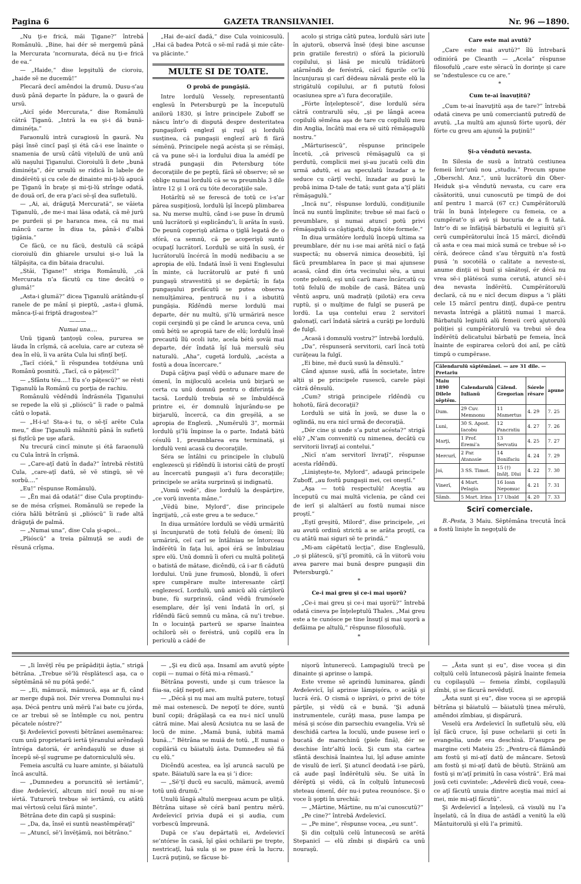Pagina 6 GAZETA TRANSILVANIEI. Nr. 96 —1890.
„Nu ţi-e frică, măi Ţigane?“ întrebă Românulŭ. „Bine, hai dér sĕ mergemŭ până la Mercurata ’ncornurata, décă nu ţi-e frică de ea.“
— „Haide,“ dise lepşitulŭ de cioroiu, „haide sĕ ne ducemŭ!“
Plecară decĭ amêndoi la drumŭ. Dusu-s’au dusŭ până departe în pădure, la o gaură de ursŭ.
„Aicĭ şéde Mercurata,“ dise Românulŭ cătră Ţiganŭ. „Intră la ea şi-i dă bună-diminéţa.“
Faraonulŭ intră curagiosŭ în gaură. Nu păşi însĕ cincĭ paşĭ şi étă că-i ese înainte o snamenia de ursŭ câtŭ viţelulŭ de unŭ anŭ alŭ naşului Ţiganului. Cioroiulŭ îi dete „bună diminéţa“, dér ursulŭ se ridică în labele de dindĕrĕtŭ şi cu cele de dinainte mi-ţi-lŭ apucă pe Ţiganŭ în braţe şi mi-ţi-lŭ strînge odată, de două orĭ, de era p’aci sĕ-şĭ dea sufletulŭ.
— „Ai, ai, drăguţă Mercurată“, se văieta Ţiganulŭ, „de me-i mai lăsa odată, că mĕ jurŭ pe purdeii şi pe haranca mea, că nu mai mâncŭ carne în diua ta, până-i d’albă ţigănia.“
Ce făcŭ, ce nu făcŭ, destulŭ că scăpă cioroiulŭ din ghiarele ursului şi-o luă la tălpăşita, ca din bătaia dracului.
„Stăi, Ţigane!“ striga Românulŭ, „că Mercurata n’a făcutŭ cu tine decâtŭ o glumă!“
„Asta-i glumă?“ dicea Ţiganulŭ arătându-şĭ ranele de pe mânĭ şi pieptŭ, „asta-i glumă, mânca-ţĭ-ai friptă dragostea?“
———
Numai una....
Unŭ ţiganŭ ţanţoşŭ colea, pururea se lăuda în crîşmă, că aceluia, care ar cuteza sĕ dea în elŭ, îi va arăta Cula lui sfinţĭ beţĭ.
„Tacĭ cióră,“ îi rĕspundea totdéuna unŭ Românŭ posnitŭ. „Tacĭ, că o păţescĭ!“
— „Sfântu tĕu....! Eu s’o păţescŭ?“ se rĕsti Ţiganulŭ la Românŭ cu porţia de rachiu.
Românulŭ vĕdêndŭ îndrăsnéla Ţiganului se repede la elŭ şi „plióscŭ“ îi rade o palmă câtŭ o lopată.
— „H-i-u! Sta-a-i tu, o sĕ-ţĭ arĕte Cula meu,“ dise Ţiganulŭ mâhnitŭ până în sufietŭ şi fiştîcŭ pe uşe afară.
Nu trecură cincĭ minute şi étă faraonulŭ cu Cula întră în crîşmă.
— „Care-aţĭ datŭ în dada?“ întrebă rĕstitŭ Cula, „care-aţĭ datŭ, sĕ vĕ stingŭ, sĕ vĕ sorbŭ....“
„Eu!“ rĕspunse Românulŭ.
— „Ĕn mai dă odată!“ dise Cula proptindu-se de mésa crîşmei. Românulŭ se repede la cióra hâlŭ bĕtrânŭ şi „plióscŭ“ îi rade altă drăguţă de palmă.
— „Numai una“, dise Cula şi-apoi...
„Plióscŭ“ a treia pălmuţă se audi de rĕsună crîşma.
„Hai de-aicĭ dadă,“ dise Cula voinicosulŭ. „Hai că badea Potcă o sĕ-mĭ radă şi mie câte-va plăcinte.“
MULTE SI DE TOATE.
O probă de pungăşiă.
Intre lordulŭ Vessely, representantŭ englesŭ în Petersburgŭ pe la începutulŭ anilorŭ 1830, şi între principele Zuboff se născu într’o di dispută despre desteritatea pungaşilorŭ englezĭ şi ruşĭ şi lordulŭ susţinea, că pungaşii englezĭ arŭ fi fără sémĕnŭ. Principele negă acésta şi se rĕmăşi, că va pune sĕ-i ia lordului diua la amédĭ pe stradă pungaşii din Petersburg tóte decoraţiile de pe peptŭ, fără sĕ observe; sĕ se oblige numai lordulŭ că se va preumbla 3 dile între 12 şi 1 oră cu tóte decoraţiile sale.
Hotărîtŭ sĕ se ferescă de totŭ ce i-s’ar părea suspiţiosŭ, lordulŭ îşĭ începŭ plimbarea sa. Nu merse multŭ, când i-se puse în drumŭ unŭ lucrătorŭ şi esplicându’i, îi arăta în susŭ. De peunŭ coperişŭ atârna o ţiglă legată de o sfóră, ca semnŭ, că pe acoperişŭ suntŭ ocupaţĭ lucrătorĭ. Lordulŭ se uită în susŭ, ér lucrătorulŭ încércă în modŭ nedibaciu a se apropia de elŭ. Indată însĕ îi veni Englesului în minte, că lucrătorulŭ ar puté fi unŭ pungaşŭ stravestitŭ şi se depărtă; în faţa pungaşului prefăcutŭ se putea observa nemulţămirea, pentrucă nu i a isbutitŭ pungăşia. Rîdêndŭ merse lordulŭ mai departe, dér nu multŭ, şi’lŭ urmăriră nesce copii cerşindŭ şi pe când le arunca ceva, unŭ omŭ bétŭ se apropiă tare de elŭ; lordulŭ însĕ precautŭ îlŭ ocoli iute, acela bétŭ şovăi mai departe, dér îndată îşĭ luă mersulŭ sĕu naturalŭ. „Aha“, cugetă lordulŭ, „acésta a fostŭ a doua încercare.“
După câţiva paşĭ vĕdŭ o adunare mare de ómenĭ, în mijloculŭ aceleia unŭ birjarŭ se certa cu unŭ domnŭ pentru o diferinţă de tacsă. Lordulŭ trebuia sĕ se îmbuldéscă printre ei, ér domnulŭ înjurându-se pe birjarulŭ, încercă, ca din greşélă, a se apropia de Englezŭ. „Numĕrulŭ 3“, mormăi lordulŭ şi’lŭ împinse la o parte. Indată bătŭ césulŭ 1, preumblarea era terminată, şi lordulŭ veni acasă cu decoraţiile.
Séra se întâlni cu principele în clubulŭ englezescŭ şi rîdêndŭ îi istorisi câtŭ de proştĭ au încercatŭ pungaşii a’i fura decoraţiile; principele se arăta surprinsŭ şi indignatŭ.
„Vomŭ vedé“, dise lordulŭ la despărţire, „ce vorŭ inventa mâne.“
„Vĕdŭ bine, Mylord“, dise principele îngrijatŭ, „că este greu a te seduce.“
In diua următóre lordulŭ se vĕdŭ urmăritŭ şi încunjuratŭ de totŭ felulŭ de ómenĭ; îlŭ urmăriră, ceĭ carĭ se întâlniau se întorceau îndĕrĕtŭ în faţa lui, apoi éră se îmbulziau spre elŭ. Unŭ domnŭ îi oferi cu multă politeţă o batistă de mătase, dicêndŭ, că i-ar fi cădutŭ lordului. Unŭ june frumosŭ, blondŭ, îi oferi spre cumpĕrare multe interesante cărţĭ englezescĭ. Lordulŭ, unŭ amicŭ alŭ cărţilorŭ bune, fù surprinsŭ, când vĕdŭ frumósele esemplare, dér îşĭ veni îndată în orĭ, şi rîdêndŭ făcŭ semnŭ cu mâna, că nu’i trebue. In o locuinţă parterŭ se sparse înaintea ochilorŭ sĕi o feréstră, unŭ copilŭ era în periculŭ a cădé de
acolo şi striga câtŭ putea, lordulŭ sări iute în ajutorŭ, observă însĕ (deşi bine ascunse prin gratiile ferestri) o sfóră la piciorulŭ copilului, şi lăsă pe miculŭ trădătorŭ atârnêndŭ de feréstră, căcĭ figurile ce’lŭ încunjurau şi carĭ dĕdeau năvală peste elŭ la strigătulŭ copilului, ar fi pututŭ folosi ocasiunea spre a’i fura decoraţiile.
„Fórte înţeleptescĕ“, dise lordulŭ séra cătră contrarulŭ sĕu, „şi pe lângă aceea copilulŭ sĕmĕna aşa de tare cu copilulŭ meu din Anglia, încâtŭ mai era sĕ uitŭ rĕmăşagulŭ nostru.“
„Mărturisescŭ“, rĕspunse principele încetŭ, „că privescŭ rĕmăşagulŭ ca şi perdutŭ, complicii mei şi-au jucatŭ celŭ din urmă adutŭ, ei au speculatŭ înzadar a te seduce cu cărţĭ vechĭ, înzadar au pusŭ la probă inima D-tale de tată; sunt gata a’ţĭ plăti rĕmăşagulŭ.“
„Incă nu“, rĕspunse lordulŭ, condiţiunile încă nu suntŭ împlinite; trebue sĕ mai facŭ o preumblare, şi numai atuncĭ potŭ privi rĕmăşagulŭ ca câştigatŭ, după tóte formele.“
In diua următóre lordulŭ începŭ ultima sa preumblare, dér nu i-se mai arĕtă nicĭ o faţă suspectă; nu observă nimica deosebitŭ, îşĭ făcŭ preumblarea în pace şi mai ajunsese acasă, când din órta vecinului sĕu, a unui conte polonŭ, eşi unŭ carŭ mare încărcatŭ cu totŭ felulŭ de mobile de casă. Bătea unŭ vêntŭ aspru, unŭ madraţŭ (pilotă) era ceva ruptŭ, şi o mulţime de fulgĭ se puseră pe lordŭ. La uşa contelui erau 2 servitorĭ galonaţĭ, carĭ îndată săriră a curăţi pe lordulŭ de fulgĭ.
„Acasă i domnulŭ vostru?“ întrebă lordulŭ.
„Da“, rĕspunseră servitorii, carĭ încă totŭ curăţeau la fulgĭ.
„Ei bine, mĕ ducŭ susŭ la dênsulŭ.“
Când ajunse susŭ, află în societate, între alţii şi pe principele rusescŭ, carele păşi cătră dênsulŭ.
„Cum? strigă principele rîdêndŭ cu hohotŭ, fără decoraţii?
Lordulŭ se uită în josŭ, se duse la o oglindă, nu era nicĭ urmă de decoraţiă.
„Dér cine şi unde s’a putut acésta?“ strigă elŭ? „N’am convenitŭ cu nimenea, decâtŭ cu servitorii livraţĭ ai contelui.“
„Nicĭ n’am servitorĭ livraţĭ“, rĕspunse acesta rîdêndŭ.
„Linişteşte-te, Mylord“, adaugă principele Zuboff, „au fostŭ pungaşii mei, cei oneştĭ.“
„Aşa — totŭ respectulŭ! Aceştia au începutŭ cu mai multă viclenia, pe când cei de ierĭ şi alaltăerĭ au fostŭ numai nisce proştĭ.“
„Eştĭ greşitŭ, Milord“, dise principele, „ei au avutŭ ordinŭ strictŭ a se arăta proştĭ, ca cu atâtŭ mai siguri sĕ te prindă.“
„Mi-am căpĕtatŭ lecţia“, dise Englesulŭ, „o şi plătescŭ, şi’ţĭ promitŭ, că în viitorŭ voiu avea parere mai bună despre pungaşii din Petersburgŭ.“
*
Ce-i mai greu şi ce-i mai uşorŭ?
„Ce-i mai greu şi ce-i mai uşorŭ?“ întrebă odată cineva pe înţeleptulŭ Thales. „Mai greu este a te cunósce pe tine însuţĭ şi mai uşorŭ a defăima pe altulŭ,“ rĕspunse filosofulŭ.
*
Care este mai avutŭ?
„Care este mai avutŭ?“ îlŭ întrebară odinióră pe Cleanth — „Acela“ rĕspunse filosofulŭ „care este sĕracŭ în dorinţe şi care se ’ndestulesce cu ce are.“
*
Cum te-ai înavuţitŭ?
„Cum te-ai înavuţitŭ aşa de tare?“ întrebă odată cineva pe unŭ comerciantŭ putredŭ de avutŭ. „La multŭ am ajunsŭ fórte uşorŭ, dér fórte cu greu am ajunsŭ la puţinŭ!“
*
Şi-a vêndutŭ nevasta.
In Silesia de susŭ a întratŭ cestiunea femeii într’unŭ nou „studiu.“ Precum spune „Oberschl. Anz.“, unŭ lucrătorŭ din Ober-Heiduk şi-a vêndutŭ nevasta, cu care era căsătoritŭ, unui cunoscutŭ pe timpŭ de doi anĭ pentru 1 marcă (67 cr.) Cumpĕrătorulŭ trăi în bună înţelegere cu femeia, ce a cumpĕrat’o şi avŭ şi bucuria de a fi tată. Intr’o di se înfăţişă bărbatulŭ ei legiuitŭ şi’i cerŭ cumpĕrătorului încă 15 mărcĭ, dicêndŭ că asta e cea mai mică sumă ce trebue sĕ i-o céră, deórece când s’au têrguitŭ n’a fostŭ pusă ’n socotélă o calitate a neveste-si, anume dinţii ei bunĭ şi sănătoşĭ, ér décă nu vrea sĕ-i plătéscă suma cerută, atuncĭ sĕ-i dea nevasta îndĕrĕtŭ. Cumpĕrătorulŭ declară, că nu e nicĭ decum dispus a ’i plăti cele 15 mărcĭ pentru dinţĭ, după-ce pentru nevasta întrégă a plătitŭ numai 1 marcă. Bărbatulŭ legiuitŭ alŭ femeii cerŭ ajutorulŭ poliţiei şi cumpĕrătorulŭ va trebui sĕ dea îndĕrĕtŭ delicatului bărbatŭ pe femeia, încă înainte de espirarea celorŭ doi anĭ, pe câtŭ timpŭ o cumpĕrase.
| Călendarulŭ săptĕmânei. — are 31 dile. — Pretariu | | | | |
| --- | --- | --- | --- | --- |
| Maiu 1890 Dilele sĕptĕm. | Calendarulŭ Iulianŭ | Călend. Gregorian | Sórele rĕsare | apune |
| Dum. | 29 Cuv. Memnonu | 11 Mamertus | 4. 29 | 7. 25 |
| Luni, | 30 S. Apost. Iacobu | 12 Pancratiu | 4. 27 | 7. 26 |
| Marţi, | 1 Prof. Eremi’a | 13 Servatiu | 4. 25 | 7. 27 |
| Mercurĭ, | 2 Par. Atanasie | 14 Bonifaciu | 4. 24 | 7. 29 |
| Joi, | 3 SS. Timot. | 15 (†) Inălţ. Dlui | 4. 22 | 7. 30 |
| Vinerĭ, | 4 Mart. Pelagia | 16 Ioan Nepomuc | 4. 21 | 7. 31 |
| Sâmb. | 5 Mart. Irina | 17 Ubald | 4. 20 | 7. 33 |
Scirĭ comerciale.
B.-Pesta, 3 Maiu. Sĕptĕmâna trecută încă a fostŭ linişte în negoţulŭ de
— „Ii învĕţĭ rĕu pe prăpădiţii ăştia,“ strigă bĕtrâna. „Trebue sĕ’lŭ rĕsplătescĭ aşa, ca o sĕptĕmână sĕ nu pótă şedé.“
— „Ei, mămucă, mămucă, aşa ar fi, când ar merge după noi. Dér vrerea Domnului nu-i aşa. Décă pentru unŭ mĕrŭ l’ai bate cu jórda, ce ar trebui sĕ se întêmple cu noi, pentru pĕcatele nóstre?“
Şi Avdeĭevicĭ povesti bĕtrânei asemĕnarea: cum unŭ proprietarŭ iertă ţĕranului arêndaşŭ întréga datoriă, ér arêndaşulŭ se duse şi începŭ sĕ-şĭ sugrume pe datornicululŭ sĕu.
Femeia ascultă cu luare aminte, şi băiatulŭ încă ascultă.
— „Dumnedeu a poruncitŭ sĕ iertămŭ“, dise Avdeĭevicĭ, altcum nicĭ nouĕ nu ni-se iértă. Tuturorŭ trebue sĕ iertămŭ, cu atâtŭ mai vêrtosŭ celui fără minte“.
Bĕtrâna dete din capŭ şi suspină:
— „Da, da, însĕ ei suntŭ neastêmpĕraţĭ“
— „Atuncĭ, sĕ’i învĕţămŭ, noi bĕtrâno.“
— „Şi eu dicŭ aşa. Insamĭ am avutŭ şépte copii — numai o fétă mi-a rĕmasŭ.“
Bĕtrâna povesti, unde şi cum trăesce la fiia-sa, câţĭ nepoţĭ are.
— „Décă şi nu mai am multă putere, totuşĭ mĕ mai ostenescŭ. De nepoţĭ te dóre, suntŭ bunĭ copii; drăgălaşă ca ea nu-i nicĭ unulŭ cătră mine. Mai alesŭ Acsiutca nu se lasă de locŭ de mine. „Mamă bună, iubită mamă bună...“ Bĕtrâna se muiă de totŭ. „E numai o copilăriă cu băiatulŭ ăsta. Dumnedeu sĕ fiă cu elŭ.“
Dicêndŭ acestea, ea îşĭ aruncă saculŭ pe spate. Băiatulŭ sare la ea şi ’i dice:
— „Sĕ’ţĭ ducŭ eu saculŭ, mămucă, avemŭ totŭ unŭ drumŭ.“
Unulŭ lângă altulŭ mergeau acum pe uliţă. Bĕtrâna uitase sĕ céră banĭ pentru mĕrŭ. Avdeĭevicĭ privia după ei şi audia, cum vorbescŭ împreună.
După ce s’au depărtatŭ ei, Avdeĭevicĭ se’ntórse în casă, îşĭ găsi ochilarii pe trepte, nestricaţĭ, luă sula şi se puse éră la lucru. Lucră puţinŭ, se făcuse bi-
nişorŭ întunerecŭ. Lampagiulŭ trecŭ pe dinainte şi aprinse o lampă.
Este vreme sĕ aprindŭ luminarea, gândi Avdeĭevicĭ, îşĭ aprinse lămpişóra, o acăţă şi lucră éră. O cismă o isprăvi, o privi de tóte părţile, şi vĕdŭ că e bună. ’Şi adună instrumentele, curăţi masa, puse lampa pe mésă şi scóse din parsechiu evangelia. Vrù sĕ deschidă cartea la loculŭ, unde pusese ierĭ o bucată de marochinŭ (piele fină), dér se deschise într’altŭ locŭ. Şi cum sta cartea sfântă deschisă înaintea lui, îşĭ aduse aminte de visulŭ de ierĭ. Şi atuncĭ deodată i-se părŭ, că aude paşĭ îndĕrĕtulŭ sĕu. Se uită în dĕrĕptŭ şi vĕdŭ, că în colţulŭ întunecosŭ steteau ómenĭ, dér nu-i putea reounósce. Şi o voce îi şopti în urechiă:
— „Mărtine, Mărtine, nu m’ai cunoscutŭ?“
„Pe cine?“ întrebă Avdeĭevicĭ.
— „Pe mine“, rĕspunse vocea, „eu sunt“.
Şi din colţulŭ celŭ întunecosŭ se arĕtă Stepanicĭ — elŭ zîmbi şi dispărŭ ca unŭ nouraşŭ.
— „Ăsta sunt şi eu“, dise vocea şi din colţulŭ celŭ întunecosŭ păşiră înainte femeia cu copilaşulŭ — femeia zîmbi, copilaşulŭ zîmbi, şi se făcură nevĕduţĭ.
„Ăsta sunt şi eu“, dise vocea şi se apropiă bĕtrâna şi băiatulŭ — băiatulŭ ţinea mĕrulŭ, amêndoi zîmbiau, şi dispărură.
Veselŭ era Avdeĭevicĭ în sufletulŭ sĕu, elŭ îşĭ făcŭ cruce, îşĭ puse ochelarii şi ceti în evangelia, unde era deschisă. D’asupra pe margine ceti Mateiu 25: „Pentru-că flămândŭ am fostŭ şi mi-aţĭ datŭ de mâncare. Setosŭ am fostŭ şi mi-aţĭ datŭ de bĕutŭ. Străinŭ am fostŭ şi m’aţĭ primitŭ în casa vóstră“. Eră mai josŭ ceti cuvintele: „Adevĕrŭ dicŭ vouĕ, ceea-ce aţĭ făcutŭ unuia dintre aceştia mai micĭ ai mei, mie mi-aţĭ făcutŭ“.
Şi Avdeĭevicĭ a înţelesŭ, că visulŭ nu l’a înşelatŭ, că în diua de astădĭ a venitŭ la elŭ Mântuitorulŭ şi elŭ l’a primitŭ.